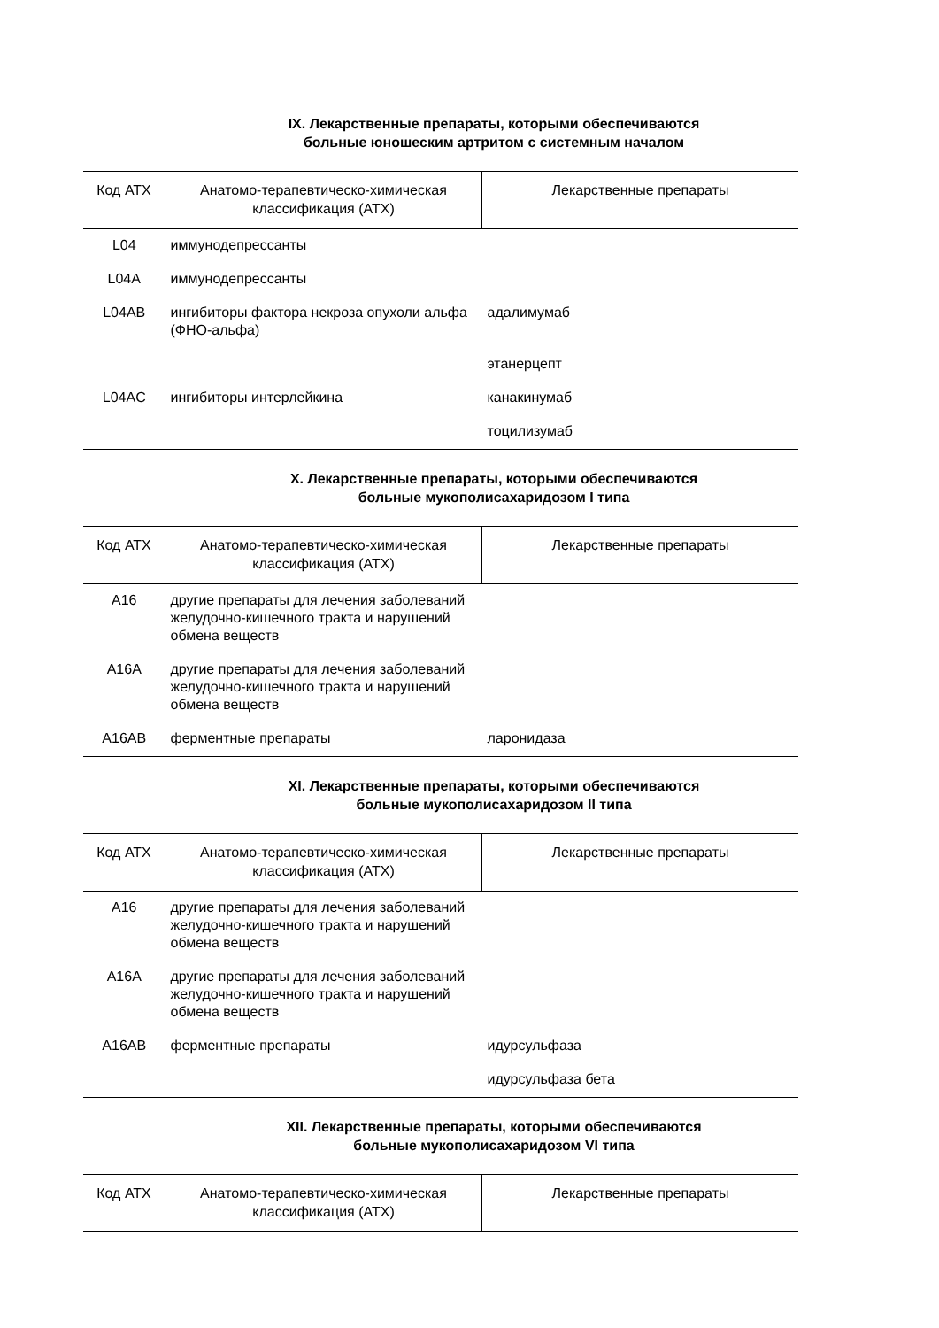IX. Лекарственные препараты, которыми обеспечиваются
больные юношеским артритом с системным началом
| Код АТХ | Анатомо-терапевтическо-химическая классификация (АТХ) | Лекарственные препараты |
| --- | --- | --- |
| L04 | иммунодепрессанты | |
| L04A | иммунодепрессанты | |
| L04AB | ингибиторы фактора некроза опухоли альфа (ФНО-альфа) | адалимумаб |
| | | этанерцепт |
| L04AC | ингибиторы интерлейкина | канакинумаб |
| | | тоцилизумаб |
X. Лекарственные препараты, которыми обеспечиваются
больные мукополисахаридозом I типа
| Код АТХ | Анатомо-терапевтическо-химическая классификация (АТХ) | Лекарственные препараты |
| --- | --- | --- |
| A16 | другие препараты для лечения заболеваний желудочно-кишечного тракта и нарушений обмена веществ | |
| A16A | другие препараты для лечения заболеваний желудочно-кишечного тракта и нарушений обмена веществ | |
| A16AB | ферментные препараты | ларонидаза |
XI. Лекарственные препараты, которыми обеспечиваются
больные мукополисахаридозом II типа
| Код АТХ | Анатомо-терапевтическо-химическая классификация (АТХ) | Лекарственные препараты |
| --- | --- | --- |
| A16 | другие препараты для лечения заболеваний желудочно-кишечного тракта и нарушений обмена веществ | |
| A16A | другие препараты для лечения заболеваний желудочно-кишечного тракта и нарушений обмена веществ | |
| A16AB | ферментные препараты | идурсульфаза |
| | | идурсульфаза бета |
XII. Лекарственные препараты, которыми обеспечиваются
больные мукополисахаридозом VI типа
| Код АТХ | Анатомо-терапевтическо-химическая классификация (АТХ) | Лекарственные препараты |
| --- | --- | --- |